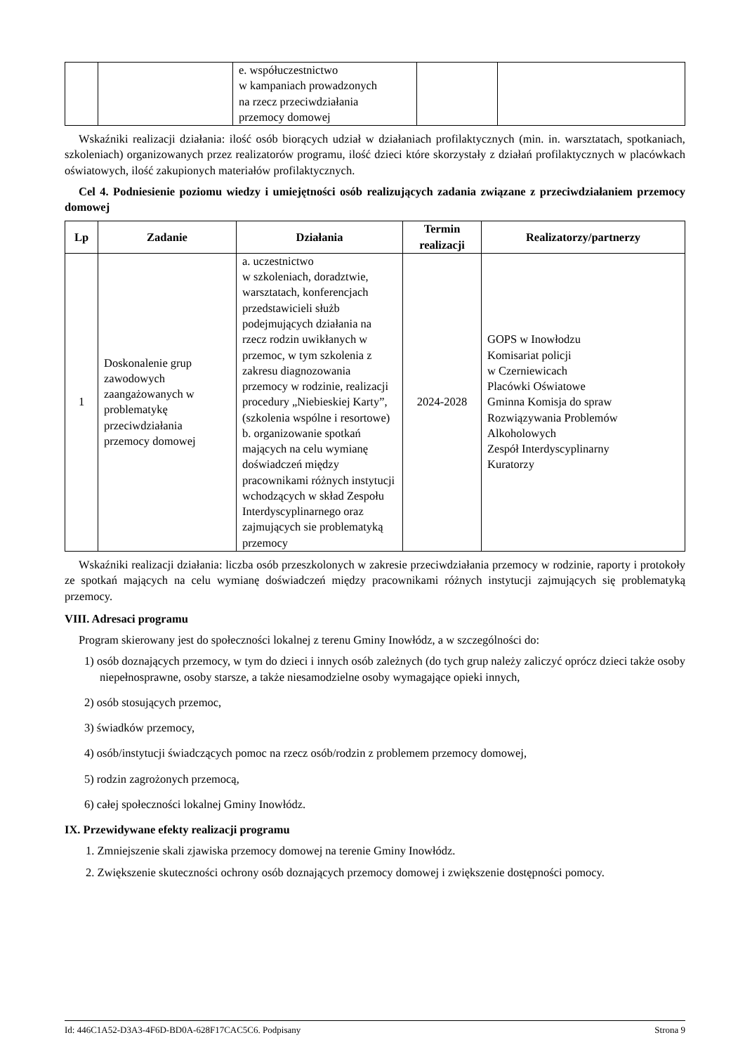| | | e. współuczestnictwo w kampaniach prowadzonych na rzecz przeciwdziałania przemocy domowej | | |
Wskaźniki realizacji działania: ilość osób biorących udział w działaniach profilaktycznych (min. in. warsztatach, spotkaniach, szkoleniach) organizowanych przez realizatorów programu, ilość dzieci które skorzystały z działań profilaktycznych w placówkach oświatowych, ilość zakupionych materiałów profilaktycznych.
Cel 4. Podniesienie poziomu wiedzy i umiejętności osób realizujących zadania związane z przeciwdziałaniem przemocy domowej
| Lp | Zadanie | Działania | Termin realizacji | Realizatorzy/partnerzy |
| --- | --- | --- | --- | --- |
| 1 | Doskonalenie grup zawodowych zaangażowanych w problematykę przeciwdziałania przemocy domowej | a. uczestnictwo w szkoleniach, doradztwie, warsztatach, konferencjach przedstawicieli służb podejmujących działania na rzecz rodzin uwikłanych w przemoc, w tym szkolenia z zakresu diagnozowania przemocy w rodzinie, realizacji procedury „Niebieskiej Karty”, (szkolenia wspólne i resortowe) b. organizowanie spotkań mających na celu wymianę doświadczeń między pracownikami różnych instytucji wchodzących w skład Zespołu Interdyscyplinarnego oraz zajmujących sie problematyką przemocy | 2024-2028 | GOPS w Inowłodzu Komisariat policji w Czerniewicach Placówki Oświatowe Gminna Komisja do spraw Rozwiązywania Problemów Alkoholowych Zespół Interdyscyplinarny Kuratorzy |
Wskaźniki realizacji działania: liczba osób przeszkolonych w zakresie przeciwdziałania przemocy w rodzinie, raporty i protokoły ze spotkań mających na celu wymianę doświadczeń między pracownikami różnych instytucji zajmujących się problematyką przemocy.
VIII. Adresaci programu
Program skierowany jest do społeczności lokalnej z terenu Gminy Inowłódz, a w szczególności do:
1) osób doznających przemocy, w tym do dzieci i innych osób zależnych (do tych grup należy zaliczyć oprócz dzieci także osoby niepełnosprawne, osoby starsze, a także niesamodzielne osoby wymagające opieki innych,
2) osób stosujących przemoc,
3) świadków przemocy,
4) osób/instytucji świadczących pomoc na rzecz osób/rodzin z problemem przemocy domowej,
5) rodzin zagrożonych przemocą,
6) całej społeczności lokalnej Gminy Inowłódz.
IX. Przewidywane efekty realizacji programu
1. Zmniejszenie skali zjawiska przemocy domowej na terenie Gminy Inowłódz.
2. Zwiększenie skuteczności ochrony osób doznających przemocy domowej i zwiększenie dostępności pomocy.
Id: 446C1A52-D3A3-4F6D-BD0A-628F17CAC5C6. Podpisany Strona 9